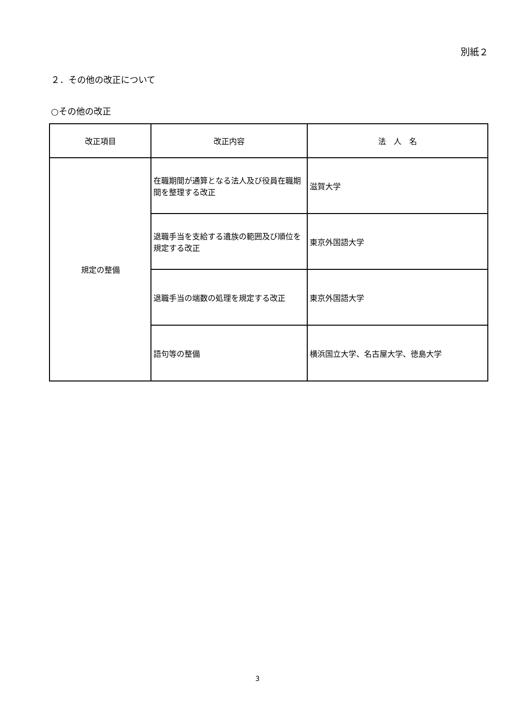別紙２
２．その他の改正について
○その他の改正
| 改正項目 | 改正内容 | 法 人 名 |
| --- | --- | --- |
| 規定の整備 | 在職期間が通算となる法人及び役員在職期間を整理する改正 | 滋賀大学 |
| | 退職手当を支給する遺族の範囲及び順位を規定する改正 | 東京外国語大学 |
| | 退職手当の端数の処理を規定する改正 | 東京外国語大学 |
| | 語句等の整備 | 横浜国立大学、名古屋大学、徳島大学 |
3